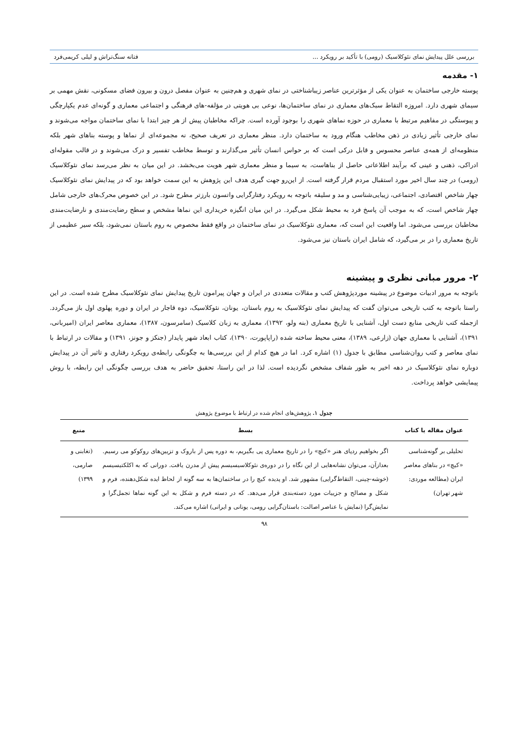بررسی علل پیدایش نمای نئوکلاسیک (رومی) با تأکید بر رویکرد ... فتانه سنگ‌تراش و لیلی کریمی‌فرد
۱- مقدمه
پوسته خارجی ساختمان به عنوان یکی از مؤثرترین عناصر زیباشناختی در نمای شهری و هم‌چنین به عنوان مفصل درون و بیرون فضای مسکونی، نقش مهمی بر سیمای شهری دارد. امروزه التقاط سبک‌های معماری در نمای ساختمان‌ها، نوعی بی هویتی در مؤلفه-های فرهنگی و اجتماعی معماری و گونه‌ای عدم یکپارچگی و پیوستگی در مفاهیم مرتبط با معماری در حوزه نماهای شهری را بوجود آورده است. چراکه مخاطبان پیش از هر چیز ابتدا با نمای ساختمان مواجه می‌شوند و نمای خارجی تأثیر زیادی در ذهن مخاطب هنگام ورود به ساختمان دارد. منظر معماری در تعریف صحیح، نه مجموعه‌ای از نماها و پوسته بناهای شهر بلکه منظومه‌ای از همه‌ی عناصر محسوس و قابل درکی است که بر حواس انسان تأثیر می‌گذارند و توسط مخاطب تفسیر و درک می‌شوند و در قالب مقوله‌ای ادراکی، ذهنی و عینی که برآیند اطلاعاتی حاصل از بناهاست، به سیما و منظر معماری شهر هویت می‌بخشد. در این میان به نظر می‌رسد نمای نئوکلاسیک (رومی) در چند سال اخیر مورد استقبال مردم قرار گرفته است. از این‌رو جهت گیری هدف این پژوهش به این سمت خواهد بود که در پیدایش نمای نئوکلاسیک چهار شاخص اقتصادی، اجتماعی، زیبایی‌شناسی و مد و سلیقه باتوجه به رویکرد رفتارگرایی واتسون بارزتر مطرح شود. در این خصوص محرک‌های خارجی شامل چهار شاخص است، که به موجب آن پاسخ فرد به محیط شکل می‌گیرد. در این میان انگیزه خریداری این نماها مشخص و سطح رضایت‌مندی و نارضایت‌مندی مخاطبان بررسی می‌شود. اما واقعیت این است که، معماری نئوکلاسیک در نمای ساختمان در واقع فقط مخصوص به روم باستان نمی‌شود، بلکه سیر عظیمی از تاریخ معماری را در بر می‌گیرد، که شامل ایران باستان نیز می‌شود.
۲- مرور مبانی نظری و پیشینه
باتوجه به مرور ادبیات موضوع در پیشینه موردپژوهش کتب و مقالات متعددی در ایران و جهان پیرامون تاریخ پیدایش نمای نئوکلاسیک مطرح شده است. در این راستا باتوجه به کتب تاریخی می‌توان گفت که پیدایش نمای نئوکلاسیک به روم باستان، یونان، نئوکلاسیک، دوه قاجار در ایران و دوره پهلوی اول باز می‌گردد. ازجمله کتب تاریخی منابع دست اول، آشنایی با تاریخ معماری (بنه ولو، ۱۳۹۲)، معماری به زبان کلاسیک (سامرسون، ۱۳۸۷)، معماری معاصر ایران (امیربانی، ۱۳۹۱)، آشنایی با معماری جهان (زارعی، ۱۳۸۹)، معنی محیط ساخته شده (راپاپورت، ۱۳۹۰)، کتاب ابعاد شهر پایدار (جنکز و جونز، ۱۳۹۱) و مقالات در ارتباط با نمای معاصر و کتب روان‌شناسی مطابق با جدول (۱) اشاره کرد. اما در هیچ کدام از این بررسی‌ها به چگونگی رابطه‌ی رویکرد رفتاری و تاثیر آن در پیدایش دوباره نمای نئوکلاسیک در دهه اخیر به طور شفاف مشخص نگردیده است. لذا در این راستا، تحقیق حاضر به هدف بررسی چگونگی این رابطه، با روش پیمایشی خواهد پرداخت.
جدول ۱. پژوهش‌های انجام شده در ارتباط با موضوع پژوهش
| عنوان مقاله یا کتاب | بسط | منبع |
| --- | --- | --- |
| تحلیلی بر گونه‌شناسی «کیچ» در بناهای معاصر ایران (مطالعه موردی: شهر تهران) | اگر بخواهیم ردپای هنر «کیچ» را در تاریخ معماری پی بگیریم، به دوره پس از باروک و تزیین‌های روکوکو می رسیم. بعدازآن، می‌توان نشانه‌هایی از این نگاه را در دوره‌ی نئوکلاسیسیسم پیش از مدرن یافت. دورانی که به اکلکتیسیسم (خوشه-چینی، التقاط‌گرایی) مشهور شد. او پدیده کیچ را در ساختمان‌ها به سه گونه از لحاظ ایده شکل‌دهنده، فرم و شکل و مصالح و جزییات مورد دسته‌بندی قرار می‌دهد. که در دسته فرم و شکل به این گونه نماها تجمل‌گرا و نمایش‌گرا (نمایش با عناصر اصالت: باستان‌گرایی رومی، یونانی و ایرانی) اشاره می‌کند. | (تغابنی و صارمی، ۱۳۹۹) |
۹۸